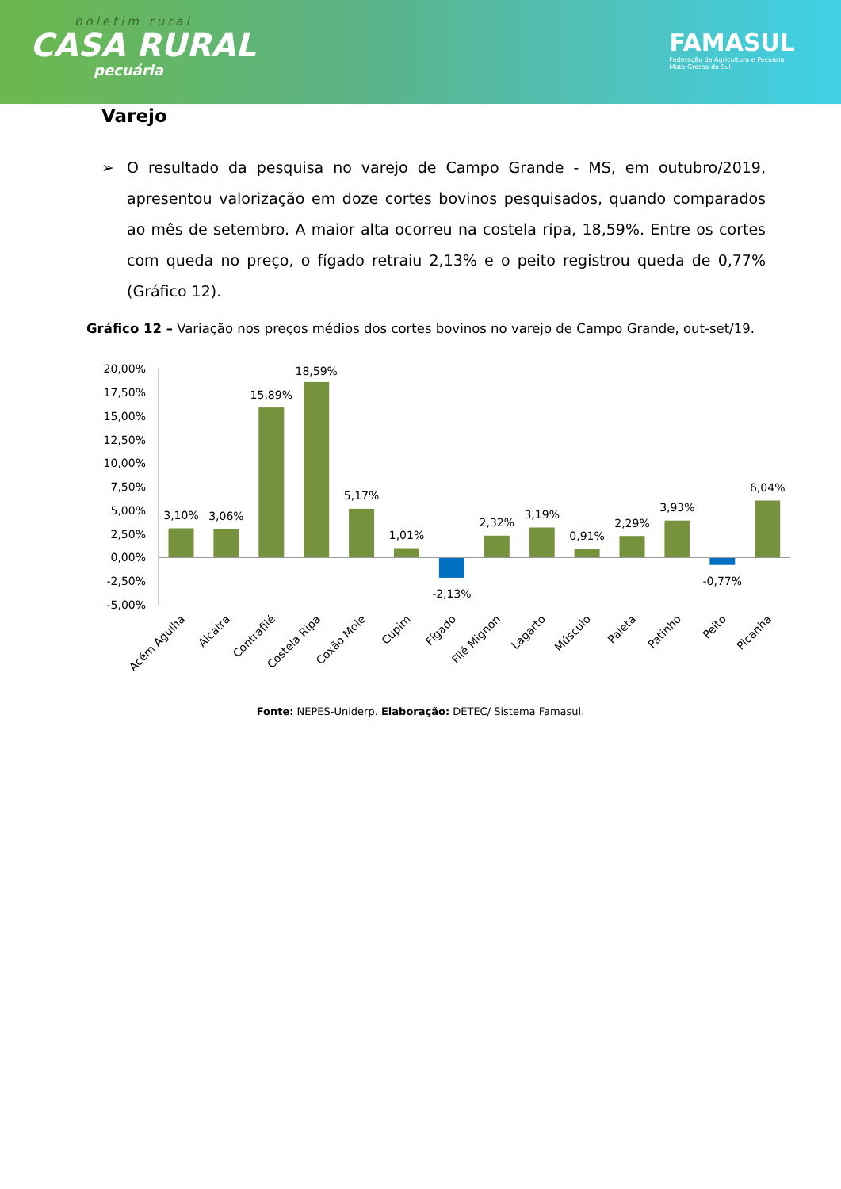boletim rural
CASA RURAL
pecuária
FAMASUL
Federação da Agricultura e Pecuária
Mato Grosso do Sul
Varejo
➢ O resultado da pesquisa no varejo de Campo Grande - MS, em outubro/2019, apresentou valorização em doze cortes bovinos pesquisados, quando comparados ao mês de setembro. A maior alta ocorreu na costela ripa, 18,59%. Entre os cortes com queda no preço, o fígado retraiu 2,13% e o peito registrou queda de 0,77% (Gráfico 12).
Gráfico 12 – Variação nos preços médios dos cortes bovinos no varejo de Campo Grande, out-set/19.
20,00%
17,50%
15,00%
12,50%
10,00%
7,50%
5,00%
2,50%
0,00%
-2,50%
-5,00%
3,10%
3,06%
15,89%
18,59%
5,17%
1,01%
-2,13%
2,32%
3,19%
0,91%
2,29%
3,93%
-0,77%
6,04%
Acém Agulha
Alcatra
Contrafilé
Costela Ripa
Coxão Mole
Cupim
Fígado
Filé Mignon
Lagarto
Músculo
Paleta
Patinho
Peito
Picanha
Fonte: NEPES-Uniderp. Elaboração: DETEC/ Sistema Famasul.